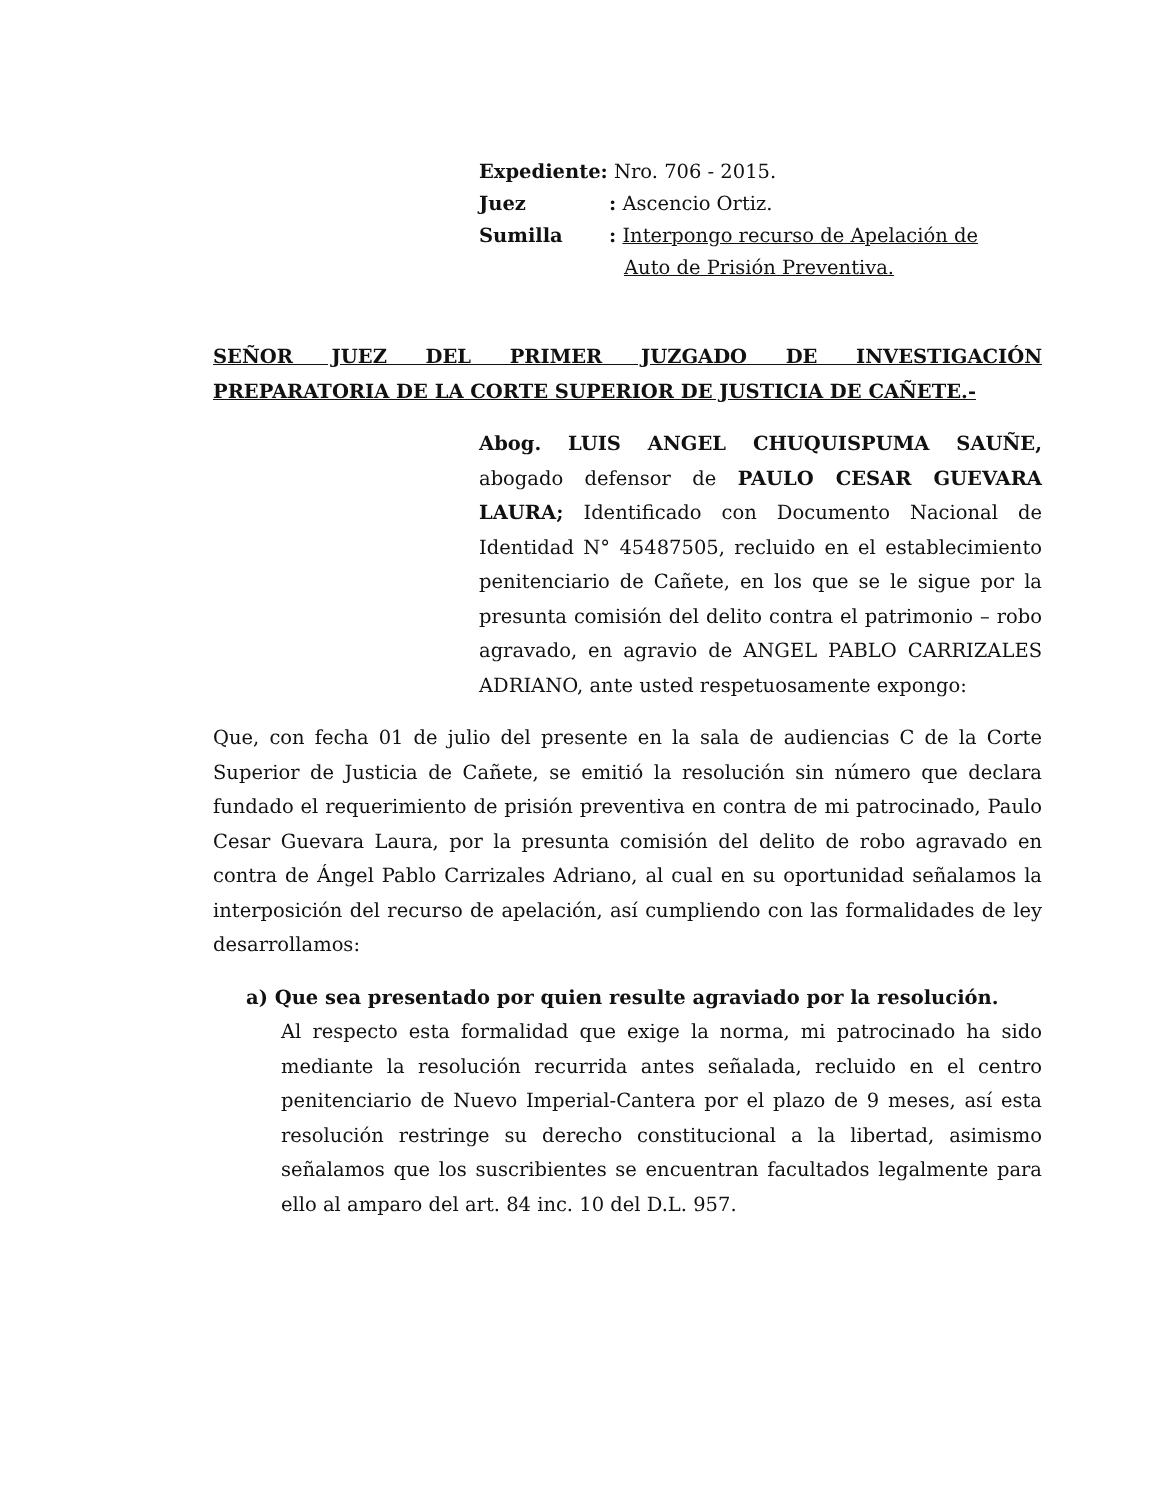Expediente: Nro. 706 - 2015.
Juez: Ascencio Ortiz.
Sumilla: Interpongo recurso de Apelación de
Auto de Prisión Preventiva.
SEÑOR JUEZ DEL PRIMER JUZGADO DE INVESTIGACIÓN
PREPARATORIA DE LA CORTE SUPERIOR DE JUSTICIA DE CAÑETE.-
Abog. LUIS ANGEL CHUQUISPUMA SAUÑE, abogado defensor de PAULO CESAR GUEVARA LAURA; Identificado con Documento Nacional de Identidad N° 45487505, recluido en el establecimiento penitenciario de Cañete, en los que se le sigue por la presunta comisión del delito contra el patrimonio – robo agravado, en agravio de ANGEL PABLO CARRIZALES ADRIANO, ante usted respetuosamente expongo:
Que, con fecha 01 de julio del presente en la sala de audiencias C de la Corte Superior de Justicia de Cañete, se emitió la resolución sin número que declara fundado el requerimiento de prisión preventiva en contra de mi patrocinado, Paulo Cesar Guevara Laura, por la presunta comisión del delito de robo agravado en contra de Ángel Pablo Carrizales Adriano, al cual en su oportunidad señalamos la interposición del recurso de apelación, así cumpliendo con las formalidades de ley desarrollamos:
a) Que sea presentado por quien resulte agraviado por la resolución.
Al respecto esta formalidad que exige la norma, mi patrocinado ha sido mediante la resolución recurrida antes señalada, recluido en el centro penitenciario de Nuevo Imperial-Cantera por el plazo de 9 meses, así esta resolución restringe su derecho constitucional a la libertad, asimismo señalamos que los suscribientes se encuentran facultados legalmente para ello al amparo del art. 84 inc. 10 del D.L. 957.